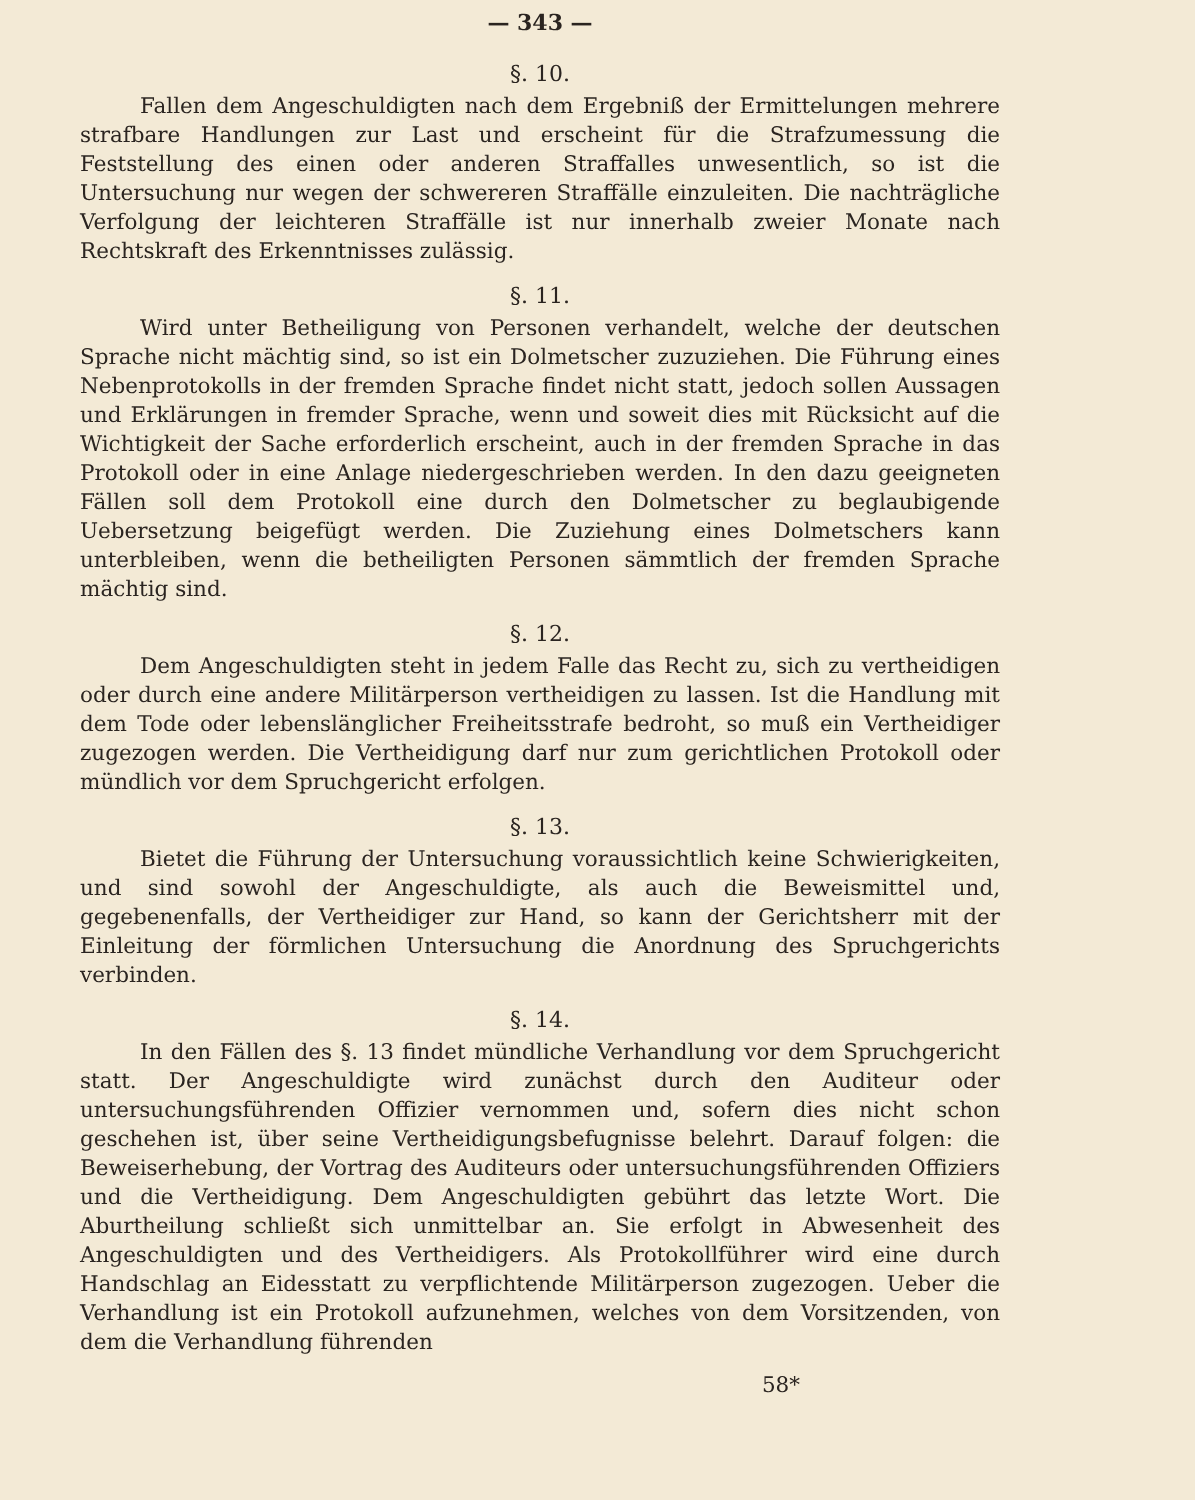— 343 —
§. 10.
Fallen dem Angeschuldigten nach dem Ergebniß der Ermittelungen mehrere strafbare Handlungen zur Last und erscheint für die Strafzumessung die Feststellung des einen oder anderen Straffalles unwesentlich, so ist die Untersuchung nur wegen der schwereren Straffälle einzuleiten. Die nachträgliche Verfolgung der leichteren Straffälle ist nur innerhalb zweier Monate nach Rechtskraft des Erkenntnisses zulässig.
§. 11.
Wird unter Betheiligung von Personen verhandelt, welche der deutschen Sprache nicht mächtig sind, so ist ein Dolmetscher zuzuziehen. Die Führung eines Nebenprotokolls in der fremden Sprache findet nicht statt, jedoch sollen Aussagen und Erklärungen in fremder Sprache, wenn und soweit dies mit Rücksicht auf die Wichtigkeit der Sache erforderlich erscheint, auch in der fremden Sprache in das Protokoll oder in eine Anlage niedergeschrieben werden. In den dazu geeigneten Fällen soll dem Protokoll eine durch den Dolmetscher zu beglaubigende Uebersetzung beigefügt werden. Die Zuziehung eines Dolmetschers kann unterbleiben, wenn die betheiligten Personen sämmtlich der fremden Sprache mächtig sind.
§. 12.
Dem Angeschuldigten steht in jedem Falle das Recht zu, sich zu vertheidigen oder durch eine andere Militärperson vertheidigen zu lassen. Ist die Handlung mit dem Tode oder lebenslänglicher Freiheitsstrafe bedroht, so muß ein Vertheidiger zugezogen werden. Die Vertheidigung darf nur zum gerichtlichen Protokoll oder mündlich vor dem Spruchgericht erfolgen.
§. 13.
Bietet die Führung der Untersuchung voraussichtlich keine Schwierigkeiten, und sind sowohl der Angeschuldigte, als auch die Beweismittel und, gegebenenfalls, der Vertheidiger zur Hand, so kann der Gerichtsherr mit der Einleitung der förmlichen Untersuchung die Anordnung des Spruchgerichts verbinden.
§. 14.
In den Fällen des §. 13 findet mündliche Verhandlung vor dem Spruchgericht statt. Der Angeschuldigte wird zunächst durch den Auditeur oder untersuchungsführenden Offizier vernommen und, sofern dies nicht schon geschehen ist, über seine Vertheidigungsbefugnisse belehrt. Darauf folgen: die Beweiserhebung, der Vortrag des Auditeurs oder untersuchungsführenden Offiziers und die Vertheidigung. Dem Angeschuldigten gebührt das letzte Wort. Die Aburtheilung schließt sich unmittelbar an. Sie erfolgt in Abwesenheit des Angeschuldigten und des Vertheidigers. Als Protokollführer wird eine durch Handschlag an Eidesstatt zu verpflichtende Militärperson zugezogen. Ueber die Verhandlung ist ein Protokoll aufzunehmen, welches von dem Vorsitzenden, von dem die Verhandlung führenden
58*